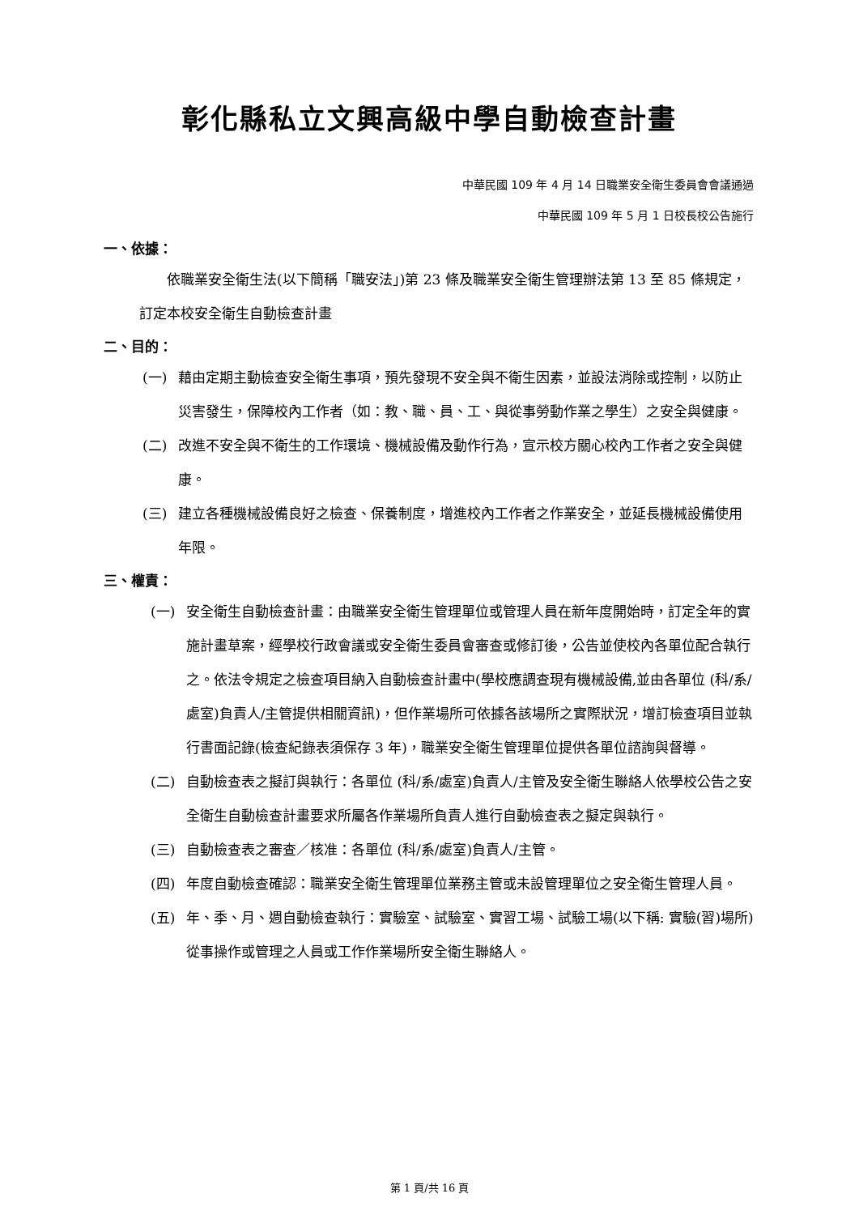彰化縣私立文興高級中學自動檢查計畫
中華民國 109 年 4 月 14 日職業安全衛生委員會會議通過
中華民國 109 年 5 月 1 日校長校公告施行
一、依據：
依職業安全衛生法(以下簡稱「職安法」)第 23 條及職業安全衛生管理辦法第 13 至 85 條規定，訂定本校安全衛生自動檢查計畫
二、目的：
(一) 藉由定期主動檢查安全衛生事項，預先發現不安全與不衛生因素，並設法消除或控制，以防止災害發生，保障校內工作者（如：教、職、員、工、與從事勞動作業之學生）之安全與健康。
(二) 改進不安全與不衛生的工作環境、機械設備及動作行為，宣示校方關心校內工作者之安全與健康。
(三) 建立各種機械設備良好之檢查、保養制度，增進校內工作者之作業安全，並延長機械設備使用年限。
三、權責：
(一) 安全衛生自動檢查計畫：由職業安全衛生管理單位或管理人員在新年度開始時，訂定全年的實施計畫草案，經學校行政會議或安全衛生委員會審查或修訂後，公告並使校內各單位配合執行之。依法令規定之檢查項目納入自動檢查計畫中(學校應調查現有機械設備,並由各單位 (科/系/處室)負責人/主管提供相關資訊)，但作業場所可依據各該場所之實際狀況，增訂檢查項目並執行書面記錄(檢查紀錄表須保存 3 年)，職業安全衛生管理單位提供各單位諮詢與督導。
(二) 自動檢查表之擬訂與執行：各單位 (科/系/處室)負責人/主管及安全衛生聯絡人依學校公告之安全衛生自動檢查計畫要求所屬各作業場所負責人進行自動檢查表之擬定與執行。
(三) 自動檢查表之審查／核准：各單位 (科/系/處室)負責人/主管。
(四) 年度自動檢查確認：職業安全衛生管理單位業務主管或未設管理單位之安全衛生管理人員。
(五) 年、季、月、週自動檢查執行：實驗室、試驗室、實習工場、試驗工場(以下稱: 實驗(習)場所)從事操作或管理之人員或工作作業場所安全衛生聯絡人。
第 1 頁/共 16 頁